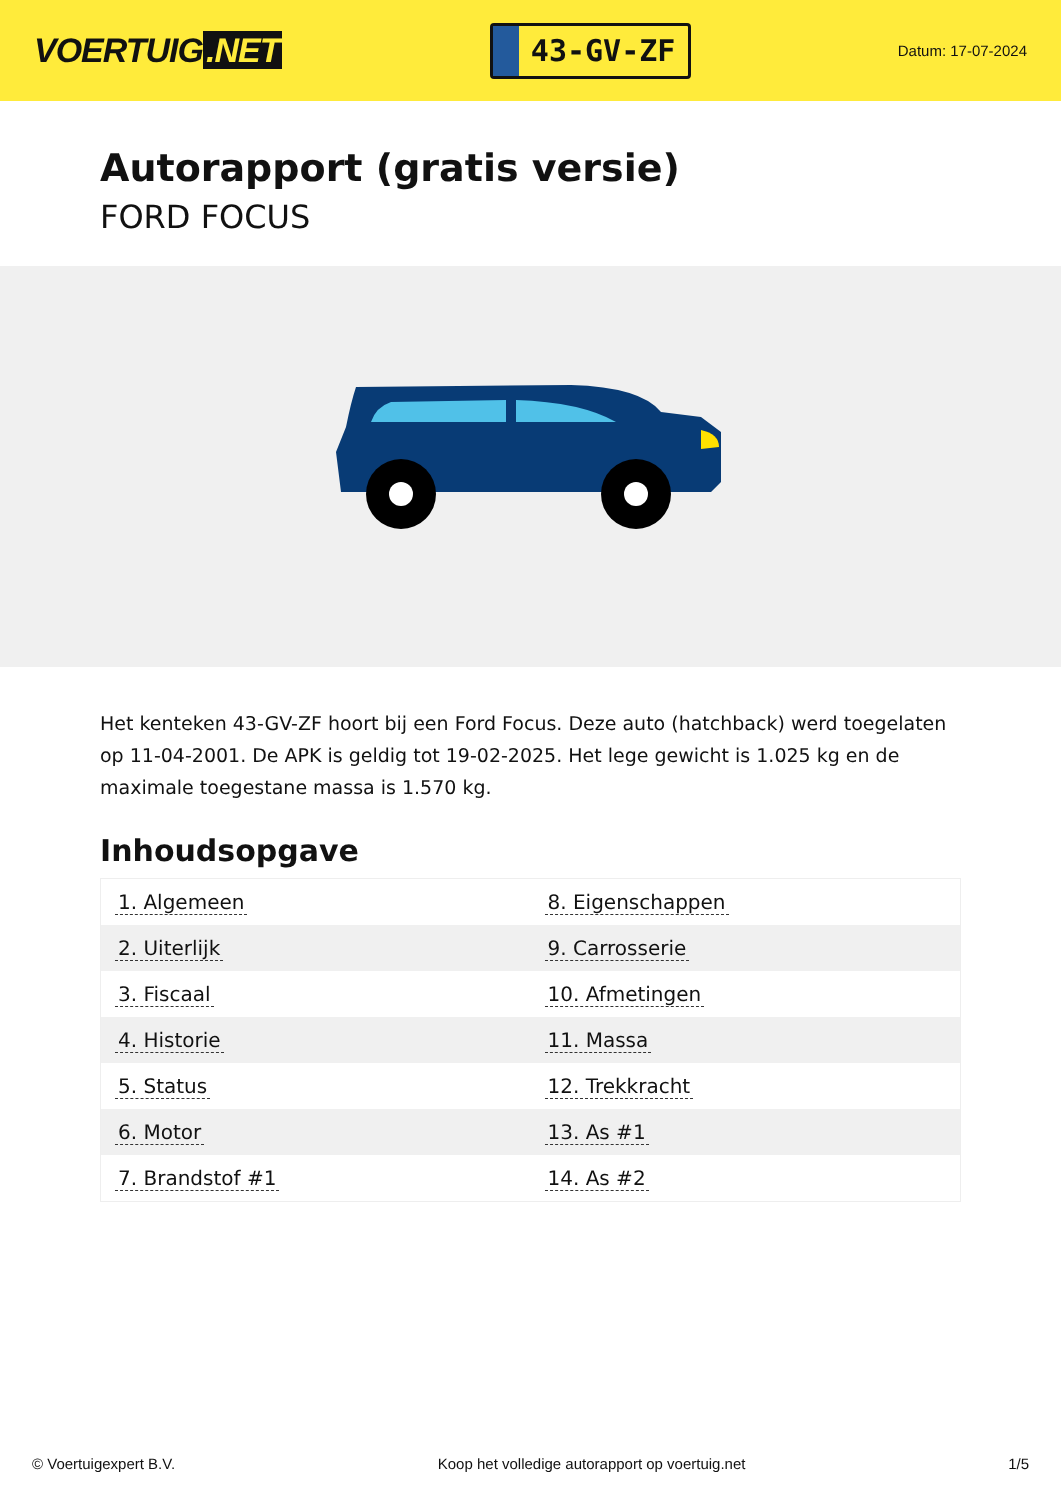VOERTUIG.NET
43-GV-ZF
Datum: 17-07-2024
Autorapport (gratis versie)
FORD FOCUS
Het kenteken 43-GV-ZF hoort bij een Ford Focus. Deze auto (hatchback) werd toegelaten op 11-04-2001. De APK is geldig tot 19-02-2025. Het lege gewicht is 1.025 kg en de maximale toegestane massa is 1.570 kg.
Inhoudsopgave
| 1. Algemeen | 8. Eigenschappen |
| 2. Uiterlijk | 9. Carrosserie |
| 3. Fiscaal | 10. Afmetingen |
| 4. Historie | 11. Massa |
| 5. Status | 12. Trekkracht |
| 6. Motor | 13. As #1 |
| 7. Brandstof #1 | 14. As #2 |
© Voertuigexpert B.V. Koop het volledige autorapport op voertuig.net 1/5